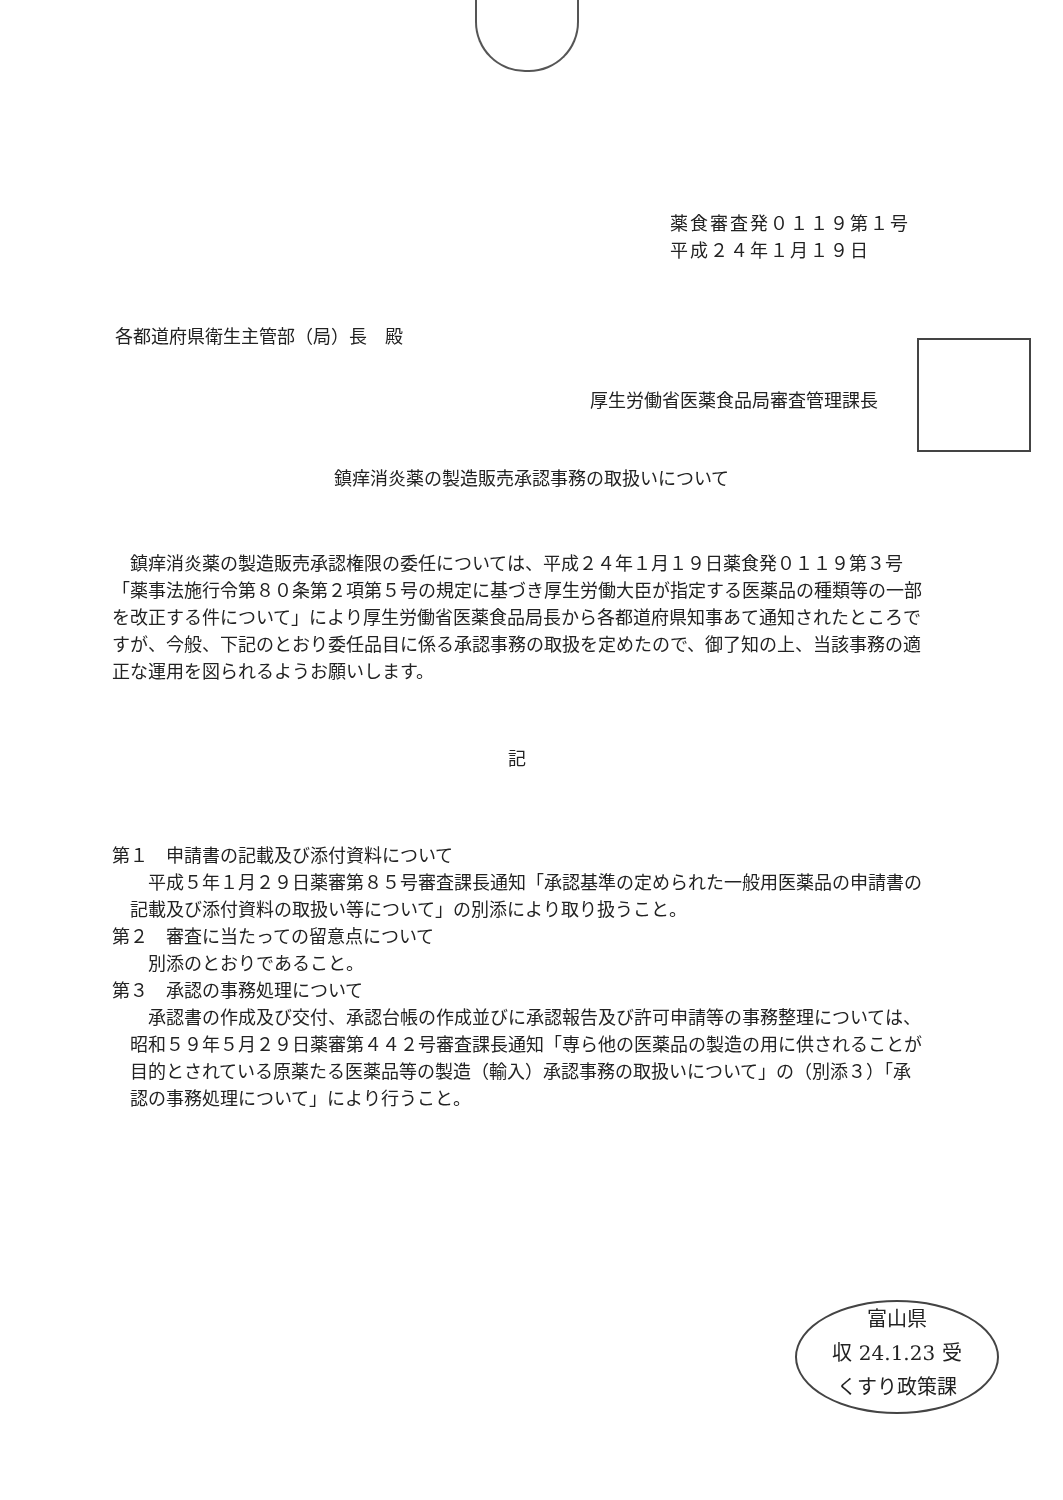薬食審査発０１１９第１号
平成２４年１月１９日
各都道府県衛生主管部（局）長　殿
厚生労働省医薬食品局審査管理課長
鎮痒消炎薬の製造販売承認事務の取扱いについて
鎮痒消炎薬の製造販売承認権限の委任については、平成２４年１月１９日薬食発０１１９第３号「薬事法施行令第８０条第２項第５号の規定に基づき厚生労働大臣が指定する医薬品の種類等の一部を改正する件について」により厚生労働省医薬食品局長から各都道府県知事あて通知されたところですが、今般、下記のとおり委任品目に係る承認事務の取扱を定めたので、御了知の上、当該事務の適正な運用を図られるようお願いします。
記
第１　申請書の記載及び添付資料について
平成５年１月２９日薬審第８５号審査課長通知「承認基準の定められた一般用医薬品の申請書の記載及び添付資料の取扱い等について」の別添により取り扱うこと。
第２　審査に当たっての留意点について
別添のとおりであること。
第３　承認の事務処理について
承認書の作成及び交付、承認台帳の作成並びに承認報告及び許可申請等の事務整理については、昭和５９年５月２９日薬審第４４２号審査課長通知「専ら他の医薬品の製造の用に供されることが目的とされている原薬たる医薬品等の製造（輸入）承認事務の取扱いについて」の（別添３）「承認の事務処理について」により行うこと。
富山県
収 24.1.23 受
くすり政策課